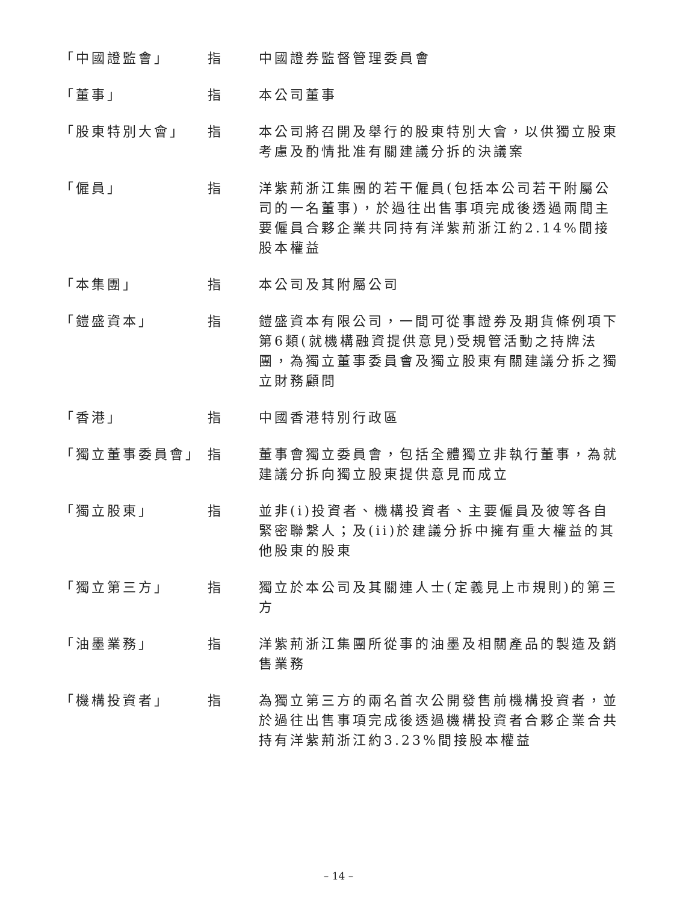| 「中國證監會」 | 指 | 中國證券監督管理委員會 |
| 「董事」 | 指 | 本公司董事 |
| 「股東特別大會」 | 指 | 本公司將召開及舉行的股東特別大會，以供獨立股東考慮及酌情批准有關建議分拆的決議案 |
| 「僱員」 | 指 | 洋紫荊浙江集團的若干僱員(包括本公司若干附屬公司的一名董事)，於過往出售事項完成後透過兩間主要僱員合夥企業共同持有洋紫荊浙江約2.14%間接股本權益 |
| 「本集團」 | 指 | 本公司及其附屬公司 |
| 「鎧盛資本」 | 指 | 鎧盛資本有限公司，一間可從事證券及期貨條例項下第6類(就機構融資提供意見)受規管活動之持牌法團，為獨立董事委員會及獨立股東有關建議分拆之獨立財務顧問 |
| 「香港」 | 指 | 中國香港特別行政區 |
| 「獨立董事委員會」 | 指 | 董事會獨立委員會，包括全體獨立非執行董事，為就建議分拆向獨立股東提供意見而成立 |
| 「獨立股東」 | 指 | 並非(i)投資者、機構投資者、主要僱員及彼等各自緊密聯繫人；及(ii)於建議分拆中擁有重大權益的其他股東的股東 |
| 「獨立第三方」 | 指 | 獨立於本公司及其關連人士(定義見上市規則)的第三方 |
| 「油墨業務」 | 指 | 洋紫荊浙江集團所從事的油墨及相關產品的製造及銷售業務 |
| 「機構投資者」 | 指 | 為獨立第三方的兩名首次公開發售前機構投資者，並於過往出售事項完成後透過機構投資者合夥企業合共持有洋紫荊浙江約3.23%間接股本權益 |
– 14 –